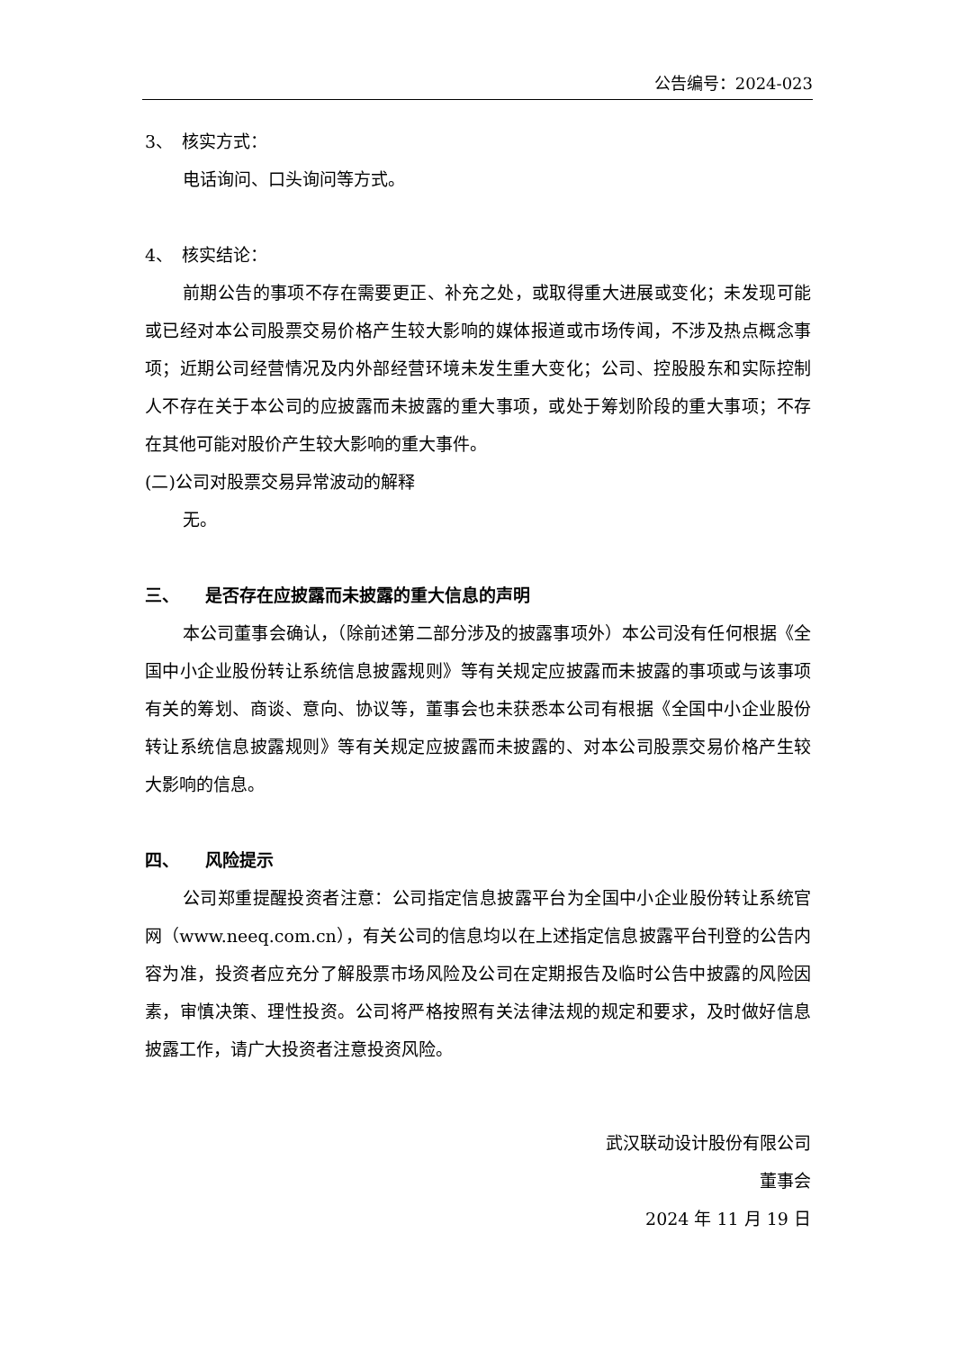公告编号：2024-023
3、　核实方式：
电话询问、口头询问等方式。
4、　核实结论：
前期公告的事项不存在需要更正、补充之处，或取得重大进展或变化；未发现可能或已经对本公司股票交易价格产生较大影响的媒体报道或市场传闻，不涉及热点概念事项；近期公司经营情况及内外部经营环境未发生重大变化；公司、控股股东和实际控制人不存在关于本公司的应披露而未披露的重大事项，或处于筹划阶段的重大事项；不存在其他可能对股价产生较大影响的重大事件。
(二)公司对股票交易异常波动的解释
无。
三、　　是否存在应披露而未披露的重大信息的声明
本公司董事会确认，（除前述第二部分涉及的披露事项外）本公司没有任何根据《全国中小企业股份转让系统信息披露规则》等有关规定应披露而未披露的事项或与该事项有关的筹划、商谈、意向、协议等，董事会也未获悉本公司有根据《全国中小企业股份转让系统信息披露规则》等有关规定应披露而未披露的、对本公司股票交易价格产生较大影响的信息。
四、　　风险提示
公司郑重提醒投资者注意：公司指定信息披露平台为全国中小企业股份转让系统官网（www.neeq.com.cn），有关公司的信息均以在上述指定信息披露平台刊登的公告内容为准，投资者应充分了解股票市场风险及公司在定期报告及临时公告中披露的风险因素，审慎决策、理性投资。公司将严格按照有关法律法规的规定和要求，及时做好信息披露工作，请广大投资者注意投资风险。
武汉联动设计股份有限公司
董事会
2024 年 11 月 19 日